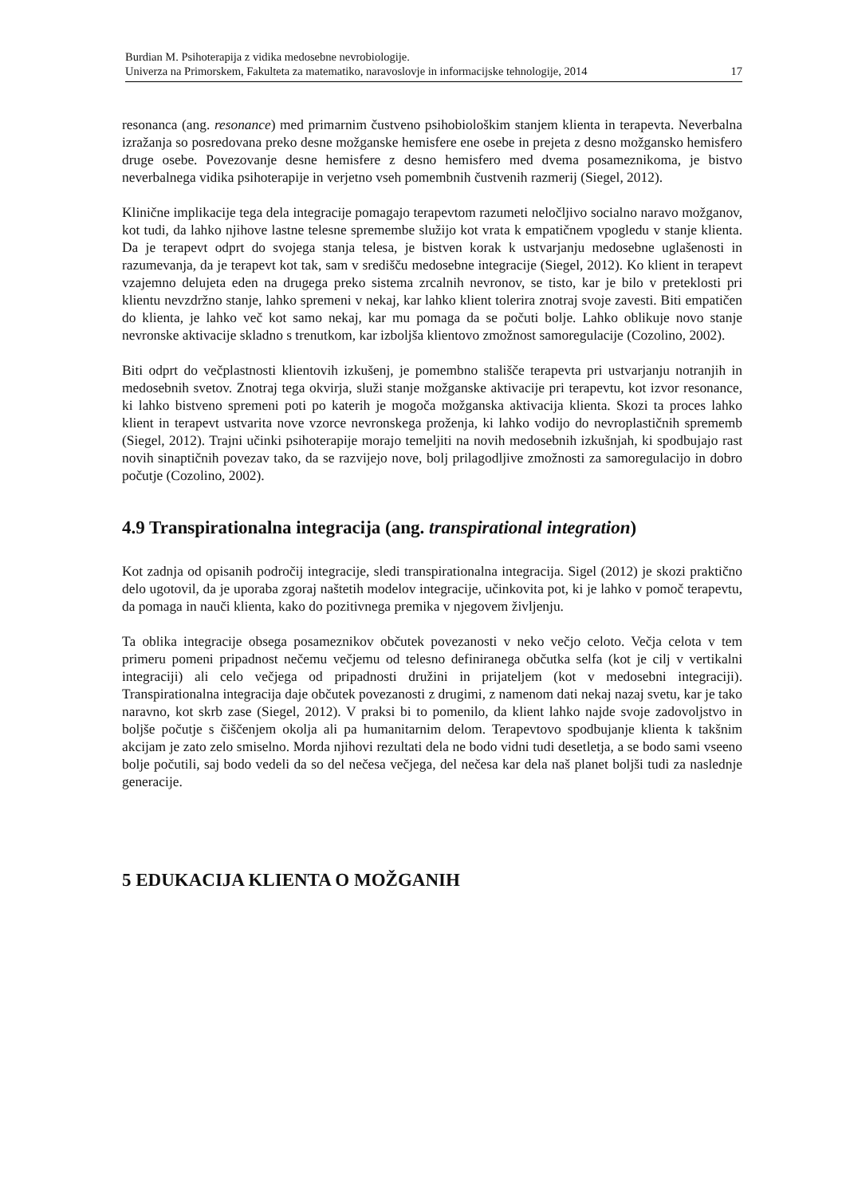Burdian M. Psihoterapija z vidika medosebne nevrobiologije.
Univerza na Primorskem, Fakulteta za matematiko, naravoslovje in informacijske tehnologije, 2014 17
resonanca (ang. resonance) med primarnim čustveno psihobiološkim stanjem klienta in terapevta. Neverbalna izražanja so posredovana preko desne možganske hemisfere ene osebe in prejeta z desno možgansko hemisfero druge osebe. Povezovanje desne hemisfere z desno hemisfero med dvema posameznikoma, je bistvo neverbalnega vidika psihoterapije in verjetno vseh pomembnih čustvenih razmerij (Siegel, 2012).
Klinične implikacije tega dela integracije pomagajo terapevtom razumeti neločljivo socialno naravo možganov, kot tudi, da lahko njihove lastne telesne spremembe služijo kot vrata k empatičnem vpogledu v stanje klienta. Da je terapevt odprt do svojega stanja telesa, je bistven korak k ustvarjanju medosebne uglašenosti in razumevanja, da je terapevt kot tak, sam v središču medosebne integracije (Siegel, 2012). Ko klient in terapevt vzajemno delujeta eden na drugega preko sistema zrcalnih nevronov, se tisto, kar je bilo v preteklosti pri klientu nevzdržno stanje, lahko spremeni v nekaj, kar lahko klient tolerira znotraj svoje zavesti. Biti empatičen do klienta, je lahko več kot samo nekaj, kar mu pomaga da se počuti bolje. Lahko oblikuje novo stanje nevronske aktivacije skladno s trenutkom, kar izboljša klientovo zmožnost samoregulacije (Cozolino, 2002).
Biti odprt do večplastnosti klientovih izkušenj, je pomembno stališče terapevta pri ustvarjanju notranjih in medosebnih svetov. Znotraj tega okvirja, služi stanje možganske aktivacije pri terapevtu, kot izvor resonance, ki lahko bistveno spremeni poti po katerih je mogoča možganska aktivacija klienta. Skozi ta proces lahko klient in terapevt ustvarita nove vzorce nevronskega proženja, ki lahko vodijo do nevroplastičnih sprememb (Siegel, 2012). Trajni učinki psihoterapije morajo temeljiti na novih medosebnih izkušnjah, ki spodbujajo rast novih sinaptičnih povezav tako, da se razvijejo nove, bolj prilagodljive zmožnosti za samoregulacijo in dobro počutje (Cozolino, 2002).
4.9 Transpirationalna integracija (ang. transpirational integration)
Kot zadnja od opisanih področij integracije, sledi transpirationalna integracija. Sigel (2012) je skozi praktično delo ugotovil, da je uporaba zgoraj naštetih modelov integracije, učinkovita pot, ki je lahko v pomoč terapevtu, da pomaga in nauči klienta, kako do pozitivnega premika v njegovem življenju.
Ta oblika integracije obsega posameznikov občutek povezanosti v neko večjo celoto. Večja celota v tem primeru pomeni pripadnost nečemu večjemu od telesno definiranega občutka selfa (kot je cilj v vertikalni integraciji) ali celo večjega od pripadnosti družini in prijateljem (kot v medosebni integraciji). Transpirationalna integracija daje občutek povezanosti z drugimi, z namenom dati nekaj nazaj svetu, kar je tako naravno, kot skrb zase (Siegel, 2012). V praksi bi to pomenilo, da klient lahko najde svoje zadovoljstvo in boljše počutje s čiščenjem okolja ali pa humanitarnim delom. Terapevtovo spodbujanje klienta k takšnim akcijam je zato zelo smiselno. Morda njihovi rezultati dela ne bodo vidni tudi desetletja, a se bodo sami vseeno bolje počutili, saj bodo vedeli da so del nečesa večjega, del nečesa kar dela naš planet boljši tudi za naslednje generacije.
5 EDUKACIJA KLIENTA O MOŽGANIH